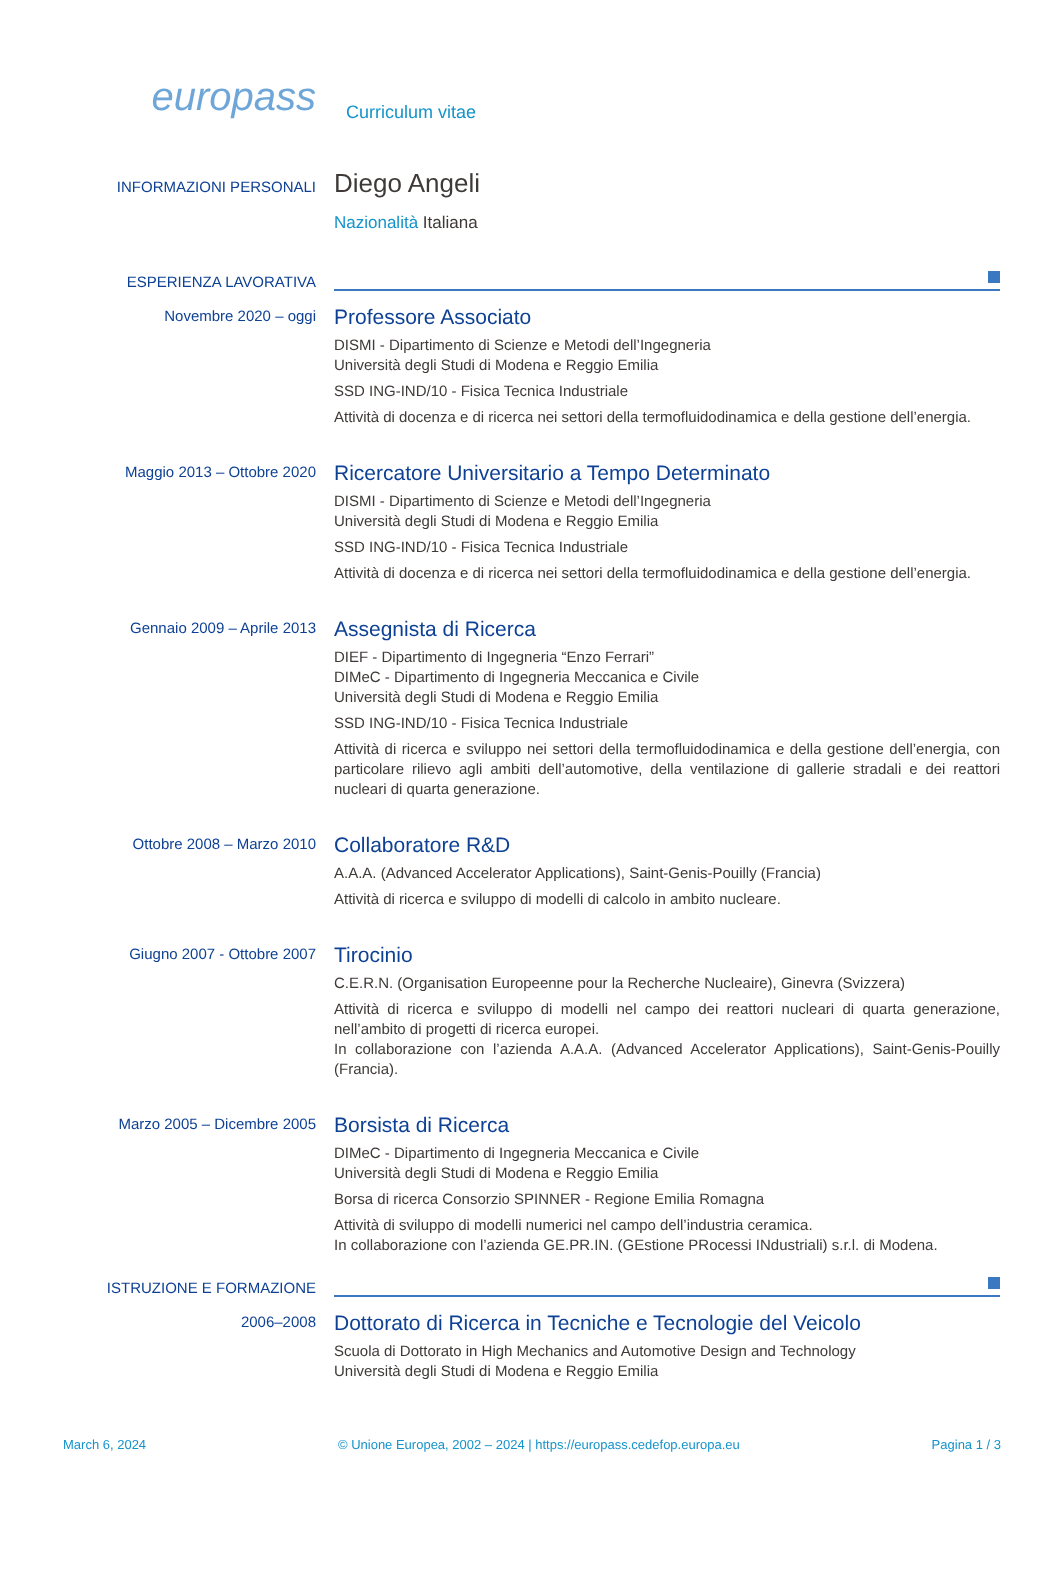europass
Curriculum vitae
INFORMAZIONI PERSONALI
Diego Angeli
Nazionalità Italiana
ESPERIENZA LAVORATIVA
Novembre 2020 – oggi
Professore Associato
DISMI - Dipartimento di Scienze e Metodi dell’Ingegneria
Università degli Studi di Modena e Reggio Emilia
SSD ING-IND/10 - Fisica Tecnica Industriale
Attività di docenza e di ricerca nei settori della termofluidodinamica e della gestione dell’energia.
Maggio 2013 – Ottobre 2020
Ricercatore Universitario a Tempo Determinato
DISMI - Dipartimento di Scienze e Metodi dell’Ingegneria
Università degli Studi di Modena e Reggio Emilia
SSD ING-IND/10 - Fisica Tecnica Industriale
Attività di docenza e di ricerca nei settori della termofluidodinamica e della gestione dell’energia.
Gennaio 2009 – Aprile 2013
Assegnista di Ricerca
DIEF - Dipartimento di Ingegneria “Enzo Ferrari”
DIMeC - Dipartimento di Ingegneria Meccanica e Civile
Università degli Studi di Modena e Reggio Emilia
SSD ING-IND/10 - Fisica Tecnica Industriale
Attività di ricerca e sviluppo nei settori della termofluidodinamica e della gestione dell’energia, con particolare rilievo agli ambiti dell’automotive, della ventilazione di gallerie stradali e dei reattori nucleari di quarta generazione.
Ottobre 2008 – Marzo 2010
Collaboratore R&D
A.A.A. (Advanced Accelerator Applications), Saint-Genis-Pouilly (Francia)
Attività di ricerca e sviluppo di modelli di calcolo in ambito nucleare.
Giugno 2007 - Ottobre 2007
Tirocinio
C.E.R.N. (Organisation Europeenne pour la Recherche Nucleaire), Ginevra (Svizzera)
Attività di ricerca e sviluppo di modelli nel campo dei reattori nucleari di quarta generazione, nell’ambito di progetti di ricerca europei.
In collaborazione con l’azienda A.A.A. (Advanced Accelerator Applications), Saint-Genis-Pouilly (Francia).
Marzo 2005 – Dicembre 2005
Borsista di Ricerca
DIMeC - Dipartimento di Ingegneria Meccanica e Civile
Università degli Studi di Modena e Reggio Emilia
Borsa di ricerca Consorzio SPINNER - Regione Emilia Romagna
Attività di sviluppo di modelli numerici nel campo dell’industria ceramica.
In collaborazione con l’azienda GE.PR.IN. (GEstione PRocessi INdustriali) s.r.l. di Modena.
ISTRUZIONE E FORMAZIONE
2006–2008
Dottorato di Ricerca in Tecniche e Tecnologie del Veicolo
Scuola di Dottorato in High Mechanics and Automotive Design and Technology
Università degli Studi di Modena e Reggio Emilia
March 6, 2024 © Unione Europea, 2002 – 2024 | https://europass.cedefop.europa.eu Pagina 1 / 3